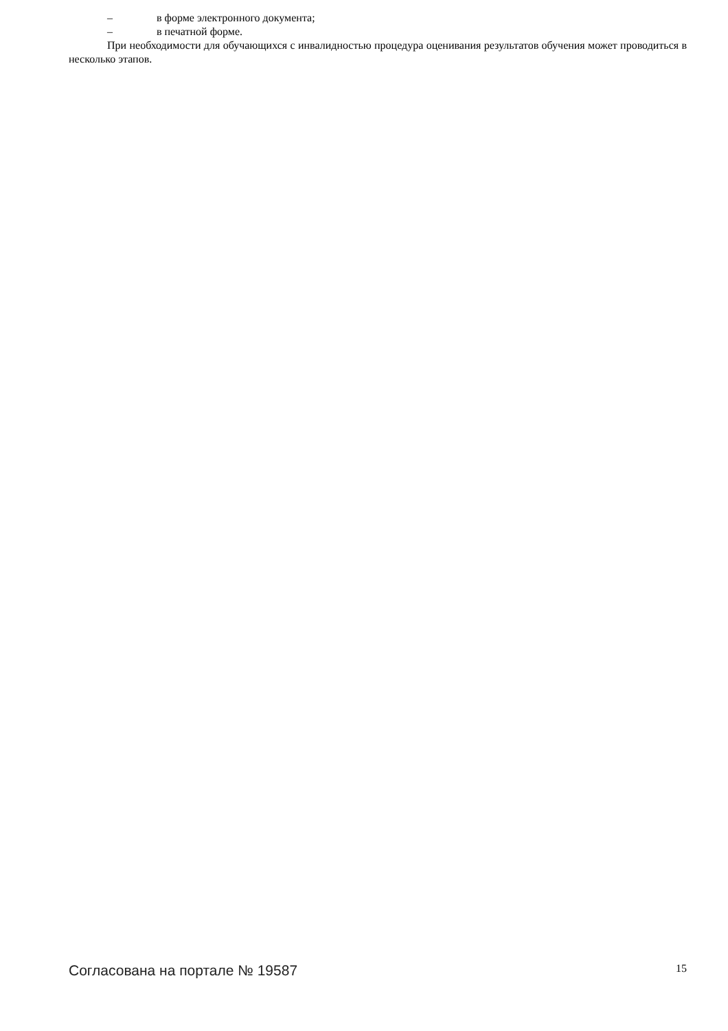– в форме электронного документа;
– в печатной форме.
При необходимости для обучающихся с инвалидностью процедура оценивания результатов обучения может проводиться в несколько этапов.
Согласована на портале № 19587 15